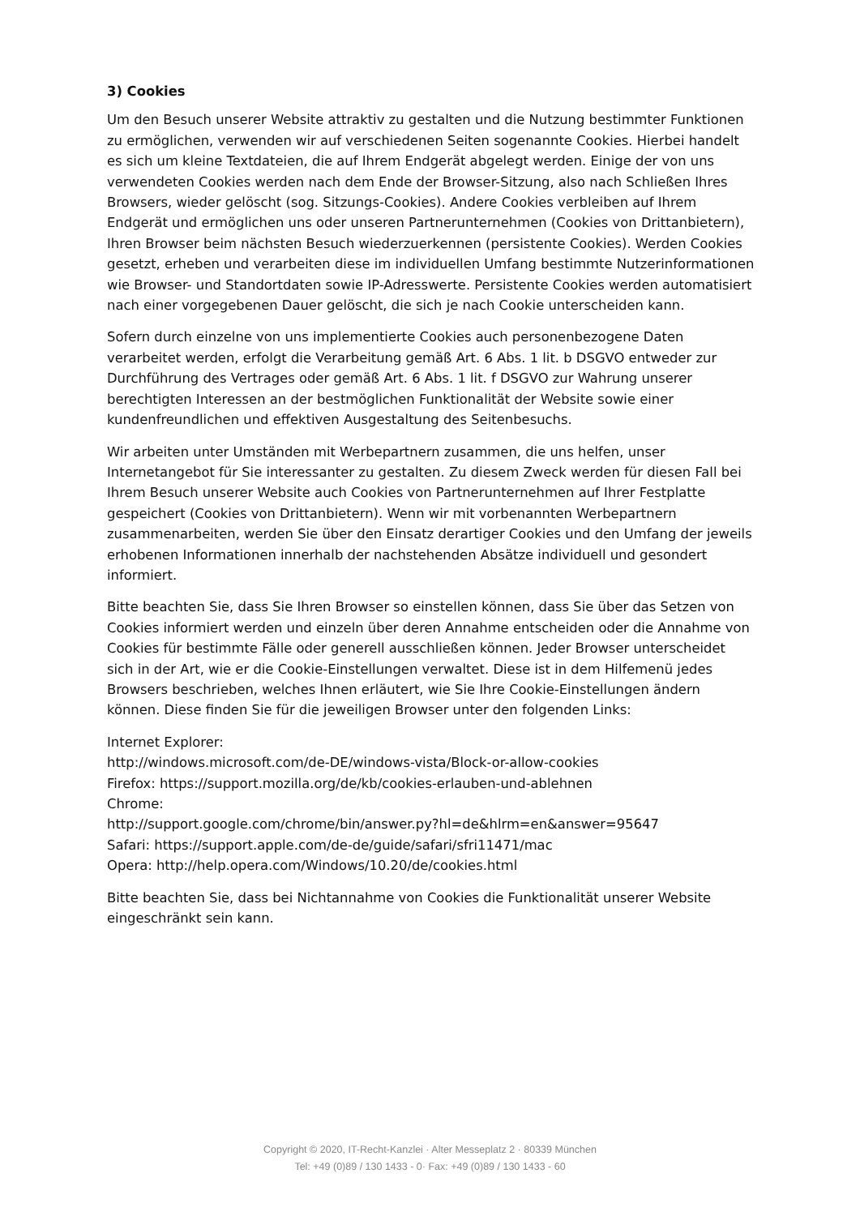3) Cookies
Um den Besuch unserer Website attraktiv zu gestalten und die Nutzung bestimmter Funktionen zu ermöglichen, verwenden wir auf verschiedenen Seiten sogenannte Cookies. Hierbei handelt es sich um kleine Textdateien, die auf Ihrem Endgerät abgelegt werden. Einige der von uns verwendeten Cookies werden nach dem Ende der Browser-Sitzung, also nach Schließen Ihres Browsers, wieder gelöscht (sog. Sitzungs-Cookies). Andere Cookies verbleiben auf Ihrem Endgerät und ermöglichen uns oder unseren Partnerunternehmen (Cookies von Drittanbietern), Ihren Browser beim nächsten Besuch wiederzuerkennen (persistente Cookies). Werden Cookies gesetzt, erheben und verarbeiten diese im individuellen Umfang bestimmte Nutzerinformationen wie Browser- und Standortdaten sowie IP-Adresswerte. Persistente Cookies werden automatisiert nach einer vorgegebenen Dauer gelöscht, die sich je nach Cookie unterscheiden kann.
Sofern durch einzelne von uns implementierte Cookies auch personenbezogene Daten verarbeitet werden, erfolgt die Verarbeitung gemäß Art. 6 Abs. 1 lit. b DSGVO entweder zur Durchführung des Vertrages oder gemäß Art. 6 Abs. 1 lit. f DSGVO zur Wahrung unserer berechtigten Interessen an der bestmöglichen Funktionalität der Website sowie einer kundenfreundlichen und effektiven Ausgestaltung des Seitenbesuchs.
Wir arbeiten unter Umständen mit Werbepartnern zusammen, die uns helfen, unser Internetangebot für Sie interessanter zu gestalten. Zu diesem Zweck werden für diesen Fall bei Ihrem Besuch unserer Website auch Cookies von Partnerunternehmen auf Ihrer Festplatte gespeichert (Cookies von Drittanbietern). Wenn wir mit vorbenannten Werbepartnern zusammenarbeiten, werden Sie über den Einsatz derartiger Cookies und den Umfang der jeweils erhobenen Informationen innerhalb der nachstehenden Absätze individuell und gesondert informiert.
Bitte beachten Sie, dass Sie Ihren Browser so einstellen können, dass Sie über das Setzen von Cookies informiert werden und einzeln über deren Annahme entscheiden oder die Annahme von Cookies für bestimmte Fälle oder generell ausschließen können. Jeder Browser unterscheidet sich in der Art, wie er die Cookie-Einstellungen verwaltet. Diese ist in dem Hilfemenü jedes Browsers beschrieben, welches Ihnen erläutert, wie Sie Ihre Cookie-Einstellungen ändern können. Diese finden Sie für die jeweiligen Browser unter den folgenden Links:
Internet Explorer:
http://windows.microsoft.com/de-DE/windows-vista/Block-or-allow-cookies
Firefox: https://support.mozilla.org/de/kb/cookies-erlauben-und-ablehnen
Chrome:
http://support.google.com/chrome/bin/answer.py?hl=de&hlrm=en&answer=95647
Safari: https://support.apple.com/de-de/guide/safari/sfri11471/mac
Opera: http://help.opera.com/Windows/10.20/de/cookies.html
Bitte beachten Sie, dass bei Nichtannahme von Cookies die Funktionalität unserer Website eingeschränkt sein kann.
Copyright © 2020, IT-Recht-Kanzlei · Alter Messeplatz 2 · 80339 München
Tel: +49 (0)89 / 130 1433 - 0· Fax: +49 (0)89 / 130 1433 - 60